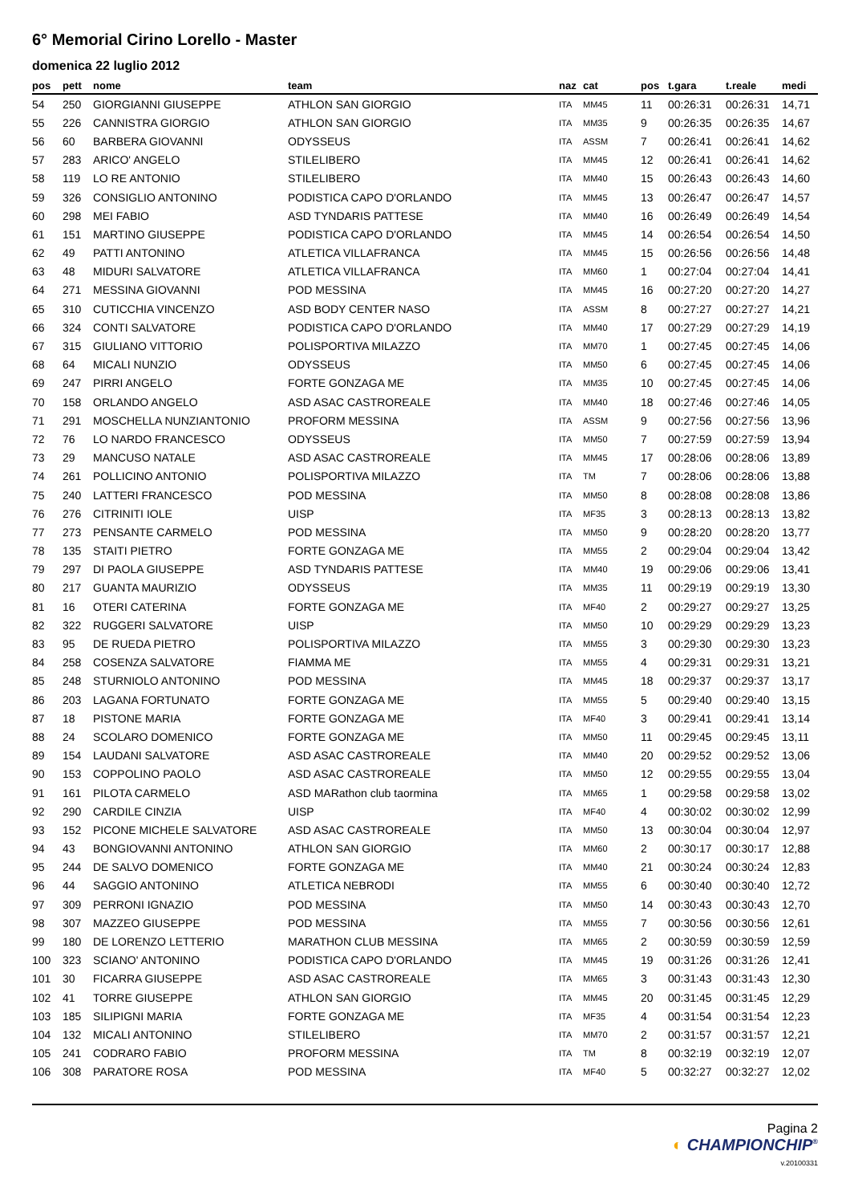6° Memorial Cirino Lorello - Master
domenica 22 luglio 2012
| pos | pett | nome | team | naz | cat | pos | t.gara | t.reale | medi |
| --- | --- | --- | --- | --- | --- | --- | --- | --- | --- |
| 54 | 250 | GIORGIANNI GIUSEPPE | ATHLON SAN GIORGIO | ITA | MM45 | 11 | 00:26:31 | 00:26:31 | 14,71 |
| 55 | 226 | CANNISTRA GIORGIO | ATHLON SAN GIORGIO | ITA | MM35 | 9 | 00:26:35 | 00:26:35 | 14,67 |
| 56 | 60 | BARBERA GIOVANNI | ODYSSEUS | ITA | ASSM | 7 | 00:26:41 | 00:26:41 | 14,62 |
| 57 | 283 | ARICO' ANGELO | STILELIBERO | ITA | MM45 | 12 | 00:26:41 | 00:26:41 | 14,62 |
| 58 | 119 | LO RE ANTONIO | STILELIBERO | ITA | MM40 | 15 | 00:26:43 | 00:26:43 | 14,60 |
| 59 | 326 | CONSIGLIO ANTONINO | PODISTICA CAPO D'ORLANDO | ITA | MM45 | 13 | 00:26:47 | 00:26:47 | 14,57 |
| 60 | 298 | MEI FABIO | ASD TYNDARIS PATTESE | ITA | MM40 | 16 | 00:26:49 | 00:26:49 | 14,54 |
| 61 | 151 | MARTINO GIUSEPPE | PODISTICA CAPO D'ORLANDO | ITA | MM45 | 14 | 00:26:54 | 00:26:54 | 14,50 |
| 62 | 49 | PATTI ANTONINO | ATLETICA VILLAFRANCA | ITA | MM45 | 15 | 00:26:56 | 00:26:56 | 14,48 |
| 63 | 48 | MIDURI SALVATORE | ATLETICA VILLAFRANCA | ITA | MM60 | 1 | 00:27:04 | 00:27:04 | 14,41 |
| 64 | 271 | MESSINA GIOVANNI | POD MESSINA | ITA | MM45 | 16 | 00:27:20 | 00:27:20 | 14,27 |
| 65 | 310 | CUTICCHIA VINCENZO | ASD BODY CENTER NASO | ITA | ASSM | 8 | 00:27:27 | 00:27:27 | 14,21 |
| 66 | 324 | CONTI SALVATORE | PODISTICA CAPO D'ORLANDO | ITA | MM40 | 17 | 00:27:29 | 00:27:29 | 14,19 |
| 67 | 315 | GIULIANO VITTORIO | POLISPORTIVA MILAZZO | ITA | MM70 | 1 | 00:27:45 | 00:27:45 | 14,06 |
| 68 | 64 | MICALI NUNZIO | ODYSSEUS | ITA | MM50 | 6 | 00:27:45 | 00:27:45 | 14,06 |
| 69 | 247 | PIRRI ANGELO | FORTE GONZAGA ME | ITA | MM35 | 10 | 00:27:45 | 00:27:45 | 14,06 |
| 70 | 158 | ORLANDO ANGELO | ASD ASAC CASTROREALE | ITA | MM40 | 18 | 00:27:46 | 00:27:46 | 14,05 |
| 71 | 291 | MOSCHELLA NUNZIANTONIO | PROFORM MESSINA | ITA | ASSM | 9 | 00:27:56 | 00:27:56 | 13,96 |
| 72 | 76 | LO NARDO FRANCESCO | ODYSSEUS | ITA | MM50 | 7 | 00:27:59 | 00:27:59 | 13,94 |
| 73 | 29 | MANCUSO NATALE | ASD ASAC CASTROREALE | ITA | MM45 | 17 | 00:28:06 | 00:28:06 | 13,89 |
| 74 | 261 | POLLICINO ANTONIO | POLISPORTIVA MILAZZO | ITA | TM | 7 | 00:28:06 | 00:28:06 | 13,88 |
| 75 | 240 | LATTERI FRANCESCO | POD MESSINA | ITA | MM50 | 8 | 00:28:08 | 00:28:08 | 13,86 |
| 76 | 276 | CITRINITI IOLE | UISP | ITA | MF35 | 3 | 00:28:13 | 00:28:13 | 13,82 |
| 77 | 273 | PENSANTE CARMELO | POD MESSINA | ITA | MM50 | 9 | 00:28:20 | 00:28:20 | 13,77 |
| 78 | 135 | STAITI PIETRO | FORTE GONZAGA ME | ITA | MM55 | 2 | 00:29:04 | 00:29:04 | 13,42 |
| 79 | 297 | DI PAOLA GIUSEPPE | ASD TYNDARIS PATTESE | ITA | MM40 | 19 | 00:29:06 | 00:29:06 | 13,41 |
| 80 | 217 | GUANTA MAURIZIO | ODYSSEUS | ITA | MM35 | 11 | 00:29:19 | 00:29:19 | 13,30 |
| 81 | 16 | OTERI CATERINA | FORTE GONZAGA ME | ITA | MF40 | 2 | 00:29:27 | 00:29:27 | 13,25 |
| 82 | 322 | RUGGERI SALVATORE | UISP | ITA | MM50 | 10 | 00:29:29 | 00:29:29 | 13,23 |
| 83 | 95 | DE RUEDA PIETRO | POLISPORTIVA MILAZZO | ITA | MM55 | 3 | 00:29:30 | 00:29:30 | 13,23 |
| 84 | 258 | COSENZA SALVATORE | FIAMMA ME | ITA | MM55 | 4 | 00:29:31 | 00:29:31 | 13,21 |
| 85 | 248 | STURNIOLO ANTONINO | POD MESSINA | ITA | MM45 | 18 | 00:29:37 | 00:29:37 | 13,17 |
| 86 | 203 | LAGANA FORTUNATO | FORTE GONZAGA ME | ITA | MM55 | 5 | 00:29:40 | 00:29:40 | 13,15 |
| 87 | 18 | PISTONE MARIA | FORTE GONZAGA ME | ITA | MF40 | 3 | 00:29:41 | 00:29:41 | 13,14 |
| 88 | 24 | SCOLARO DOMENICO | FORTE GONZAGA ME | ITA | MM50 | 11 | 00:29:45 | 00:29:45 | 13,11 |
| 89 | 154 | LAUDANI SALVATORE | ASD ASAC CASTROREALE | ITA | MM40 | 20 | 00:29:52 | 00:29:52 | 13,06 |
| 90 | 153 | COPPOLINO PAOLO | ASD ASAC CASTROREALE | ITA | MM50 | 12 | 00:29:55 | 00:29:55 | 13,04 |
| 91 | 161 | PILOTA CARMELO | ASD MARathon club taormina | ITA | MM65 | 1 | 00:29:58 | 00:29:58 | 13,02 |
| 92 | 290 | CARDILE CINZIA | UISP | ITA | MF40 | 4 | 00:30:02 | 00:30:02 | 12,99 |
| 93 | 152 | PICONE MICHELE SALVATORE | ASD ASAC CASTROREALE | ITA | MM50 | 13 | 00:30:04 | 00:30:04 | 12,97 |
| 94 | 43 | BONGIOVANNI ANTONINO | ATHLON SAN GIORGIO | ITA | MM60 | 2 | 00:30:17 | 00:30:17 | 12,88 |
| 95 | 244 | DE SALVO DOMENICO | FORTE GONZAGA ME | ITA | MM40 | 21 | 00:30:24 | 00:30:24 | 12,83 |
| 96 | 44 | SAGGIO ANTONINO | ATLETICA NEBRODI | ITA | MM55 | 6 | 00:30:40 | 00:30:40 | 12,72 |
| 97 | 309 | PERRONI IGNAZIO | POD MESSINA | ITA | MM50 | 14 | 00:30:43 | 00:30:43 | 12,70 |
| 98 | 307 | MAZZEO GIUSEPPE | POD MESSINA | ITA | MM55 | 7 | 00:30:56 | 00:30:56 | 12,61 |
| 99 | 180 | DE LORENZO LETTERIO | MARATHON CLUB MESSINA | ITA | MM65 | 2 | 00:30:59 | 00:30:59 | 12,59 |
| 100 | 323 | SCIANO' ANTONINO | PODISTICA CAPO D'ORLANDO | ITA | MM45 | 19 | 00:31:26 | 00:31:26 | 12,41 |
| 101 | 30 | FICARRA GIUSEPPE | ASD ASAC CASTROREALE | ITA | MM65 | 3 | 00:31:43 | 00:31:43 | 12,30 |
| 102 | 41 | TORRE GIUSEPPE | ATHLON SAN GIORGIO | ITA | MM45 | 20 | 00:31:45 | 00:31:45 | 12,29 |
| 103 | 185 | SILIPIGNI MARIA | FORTE GONZAGA ME | ITA | MF35 | 4 | 00:31:54 | 00:31:54 | 12,23 |
| 104 | 132 | MICALI ANTONINO | STILELIBERO | ITA | MM70 | 2 | 00:31:57 | 00:31:57 | 12,21 |
| 105 | 241 | CODRARO FABIO | PROFORM MESSINA | ITA | TM | 8 | 00:32:19 | 00:32:19 | 12,07 |
| 106 | 308 | PARATORE ROSA | POD MESSINA | ITA | MF40 | 5 | 00:32:27 | 00:32:27 | 12,02 |
Pagina 2
◐ CHAMPIONCHIP<sup>®</sup>
v.20100331